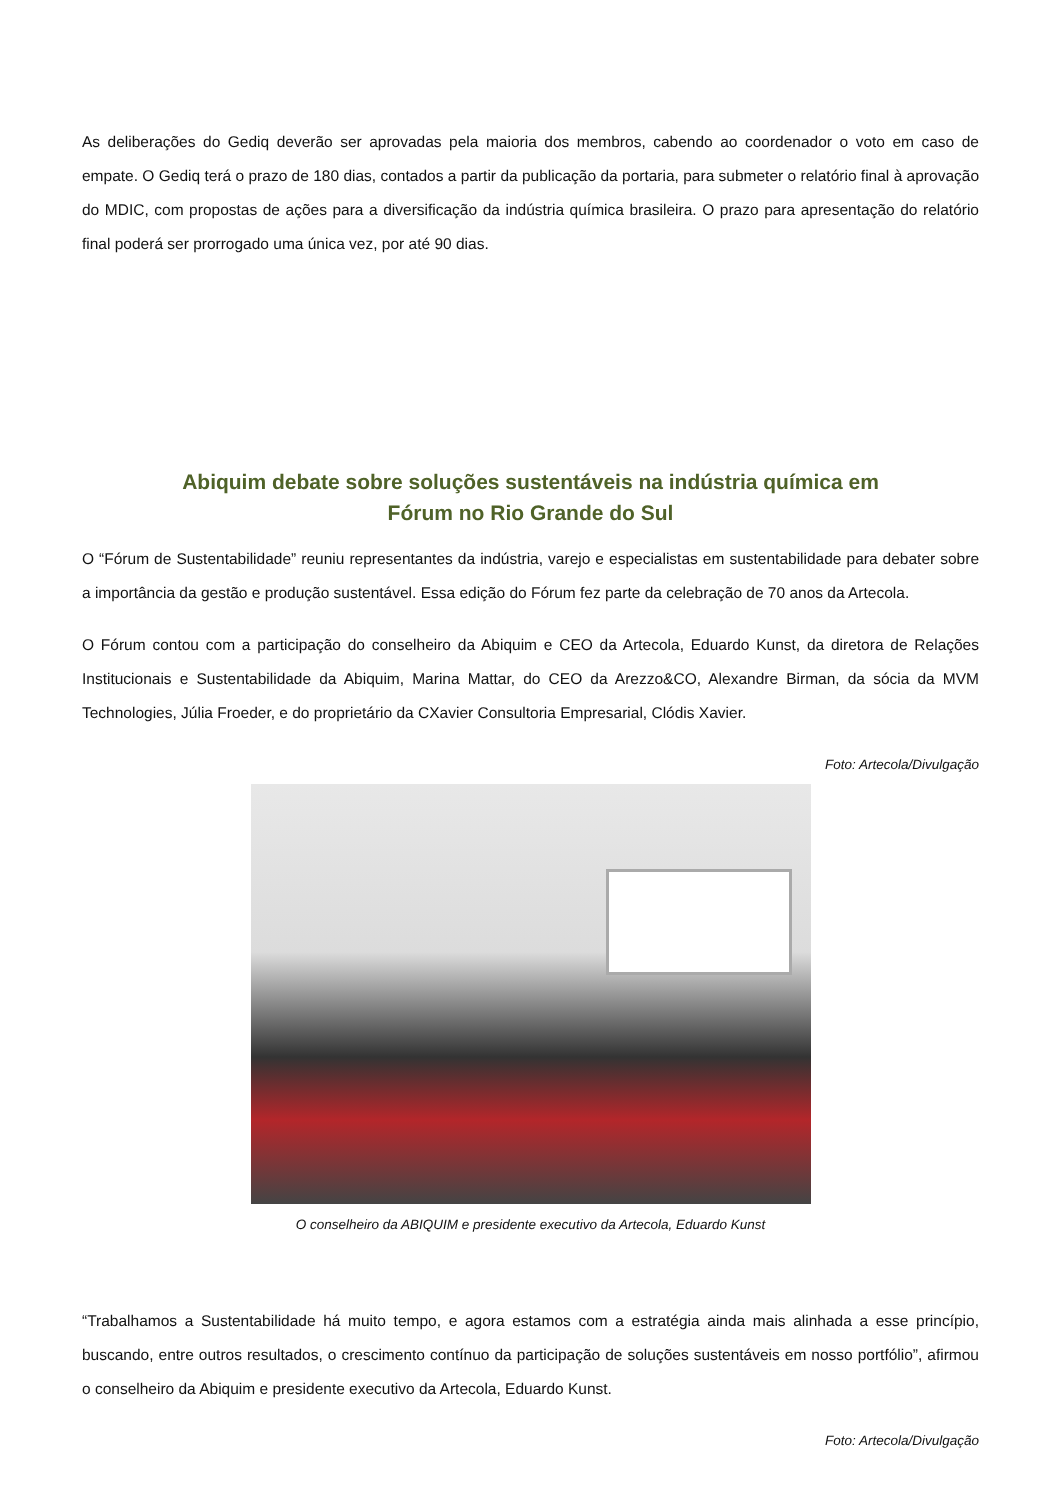As deliberações do Gediq deverão ser aprovadas pela maioria dos membros, cabendo ao coordenador o voto em caso de empate. O Gediq terá o prazo de 180 dias, contados a partir da publicação da portaria, para submeter o relatório final à aprovação do MDIC, com propostas de ações para a diversificação da indústria química brasileira. O prazo para apresentação do relatório final poderá ser prorrogado uma única vez, por até 90 dias.
Abiquim debate sobre soluções sustentáveis na indústria química em
Fórum no Rio Grande do Sul
O “Fórum de Sustentabilidade” reuniu representantes da indústria, varejo e especialistas em sustentabilidade para debater sobre a importância da gestão e produção sustentável. Essa edição do Fórum fez parte da celebração de 70 anos da Artecola.
O Fórum contou com a participação do conselheiro da Abiquim e CEO da Artecola, Eduardo Kunst, da diretora de Relações Institucionais e Sustentabilidade da Abiquim, Marina Mattar, do CEO da Arezzo&CO, Alexandre Birman, da sócia da MVM Technologies, Júlia Froeder, e do proprietário da CXavier Consultoria Empresarial, Clódis Xavier.
Foto: Artecola/Divulgação
O conselheiro da ABIQUIM e presidente executivo da Artecola, Eduardo Kunst
“Trabalhamos a Sustentabilidade há muito tempo, e agora estamos com a estratégia ainda mais alinhada a esse princípio, buscando, entre outros resultados, o crescimento contínuo da participação de soluções sustentáveis em nosso portfólio”, afirmou o conselheiro da Abiquim e presidente executivo da Artecola, Eduardo Kunst.
Foto: Artecola/Divulgação